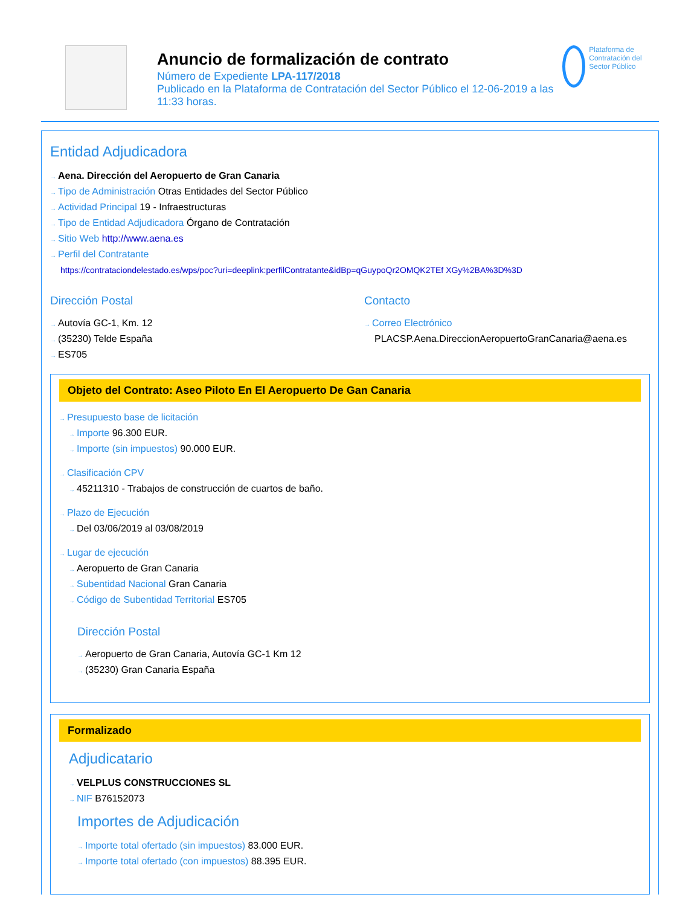Anuncio de formalización de contrato
Número de Expediente LPA-117/2018
Publicado en la Plataforma de Contratación del Sector Público el 12-06-2019 a las 11:33 horas.
Plataforma de Contratación del Sector Público
Entidad Adjudicadora
→ Aena. Dirección del Aeropuerto de Gran Canaria
→ Tipo de Administración Otras Entidades del Sector Público
→ Actividad Principal 19 - Infraestructuras
→ Tipo de Entidad Adjudicadora Órgano de Contratación
→ Sitio Web http://www.aena.es
→ Perfil del Contratante
https://contrataciondelestado.es/wps/poc?uri=deeplink:perfilContratante&idBp=qGuypoQr2OMQK2TEf XGy%2BA%3D%3D
Dirección Postal
→ Autovía GC-1, Km. 12
→ (35230) Telde España
→ ES705
Contacto
→ Correo Electrónico
PLACSP.Aena.DireccionAeropuertoGranCanaria@aena.es
Objeto del Contrato: Aseo Piloto En El Aeropuerto De Gan Canaria
→ Presupuesto base de licitación
→ Importe 96.300 EUR.
→ Importe (sin impuestos) 90.000 EUR.
→ Clasificación CPV
→ 45211310 - Trabajos de construcción de cuartos de baño.
→ Plazo de Ejecución
→ Del 03/06/2019 al 03/08/2019
→ Lugar de ejecución
→ Aeropuerto de Gran Canaria
→ Subentidad Nacional Gran Canaria
→ Código de Subentidad Territorial ES705
Dirección Postal
→ Aeropuerto de Gran Canaria, Autovía GC-1 Km 12
→ (35230) Gran Canaria España
Formalizado
Adjudicatario
→ VELPLUS CONSTRUCCIONES SL
→ NIF B76152073
Importes de Adjudicación
→ Importe total ofertado (sin impuestos) 83.000 EUR.
→ Importe total ofertado (con impuestos) 88.395 EUR.